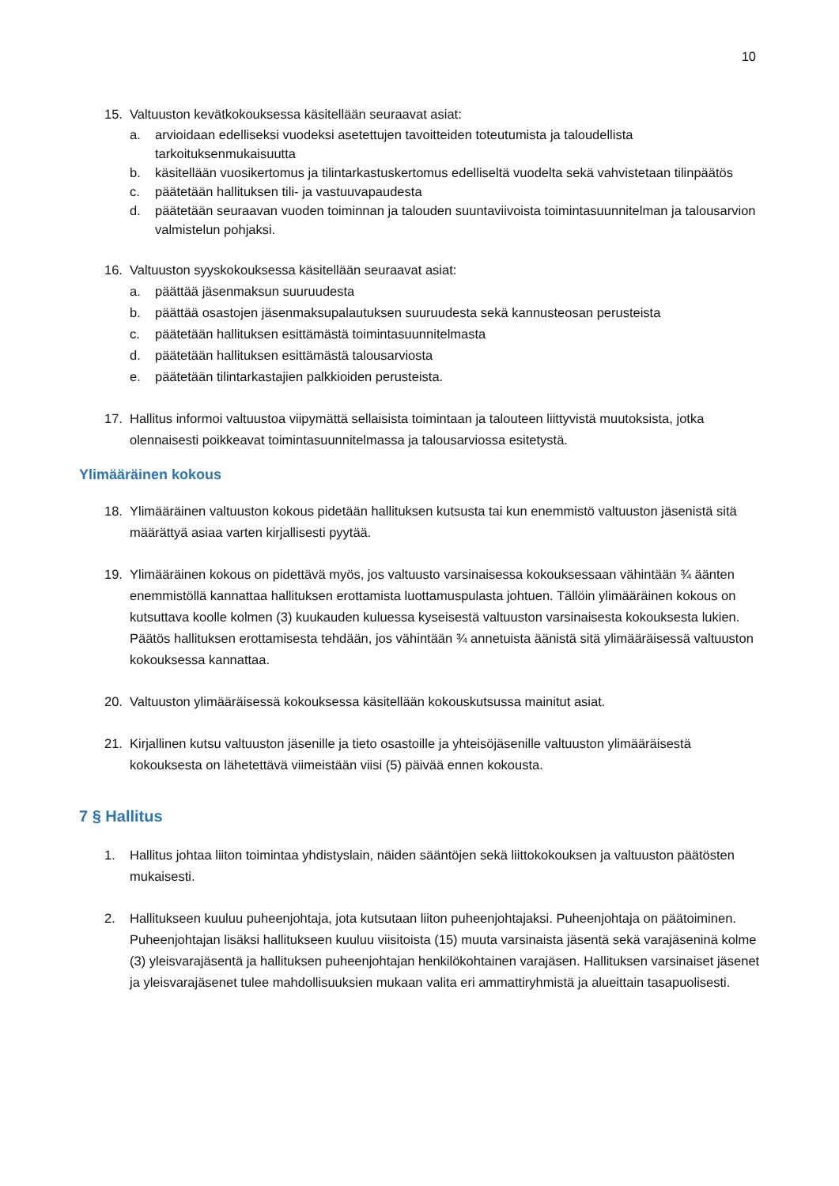10
15. Valtuuston kevätkokouksessa käsitellään seuraavat asiat:
a. arvioidaan edelliseksi vuodeksi asetettujen tavoitteiden toteutumista ja taloudellista tarkoituksenmukaisuutta
b. käsitellään vuosikertomus ja tilintarkastuskertomus edelliseltä vuodelta sekä vahvistetaan tilinpäätös
c. päätetään hallituksen tili- ja vastuuvapaudesta
d. päätetään seuraavan vuoden toiminnan ja talouden suuntaviivoista toimintasuunnitelman ja talousarvion valmistelun pohjaksi.
16. Valtuuston syyskokouksessa käsitellään seuraavat asiat:
a. päättää jäsenmaksun suuruudesta
b. päättää osastojen jäsenmaksupalautuksen suuruudesta sekä kannusteosan perusteista
c. päätetään hallituksen esittämästä toimintasuunnitelmasta
d. päätetään hallituksen esittämästä talousarviosta
e. päätetään tilintarkastajien palkkioiden perusteista.
17. Hallitus informoi valtuustoa viipymättä sellaisista toimintaan ja talouteen liittyvistä muutoksista, jotka olennaisesti poikkeavat toimintasuunnitelmassa ja talousarviossa esitetystä.
Ylimääräinen kokous
18. Ylimääräinen valtuuston kokous pidetään hallituksen kutsusta tai kun enemmistö valtuuston jäsenistä sitä määrättyä asiaa varten kirjallisesti pyytää.
19. Ylimääräinen kokous on pidettävä myös, jos valtuusto varsinaisessa kokouksessaan vähintään ¾ äänten enemmistöllä kannattaa hallituksen erottamista luottamuspulasta johtuen. Tällöin ylimääräinen kokous on kutsuttava koolle kolmen (3) kuukauden kuluessa kyseisestä valtuuston varsinaisesta kokouksesta lukien. Päätös hallituksen erottamisesta tehdään, jos vähintään ¾ annetuista äänistä sitä ylimääräisessä valtuuston kokouksessa kannattaa.
20. Valtuuston ylimääräisessä kokouksessa käsitellään kokouskutsussa mainitut asiat.
21. Kirjallinen kutsu valtuuston jäsenille ja tieto osastoille ja yhteisöjäsenille valtuuston ylimääräisestä kokouksesta on lähetettävä viimeistään viisi (5) päivää ennen kokousta.
7 § Hallitus
1. Hallitus johtaa liiton toimintaa yhdistyslain, näiden sääntöjen sekä liittokokouksen ja valtuuston päätösten mukaisesti.
2. Hallitukseen kuuluu puheenjohtaja, jota kutsutaan liiton puheenjohtajaksi. Puheenjohtaja on päätoiminen. Puheenjohtajan lisäksi hallitukseen kuuluu viisitoista (15) muuta varsinaista jäsentä sekä varajäseninä kolme (3) yleisvarajäsentä ja hallituksen puheenjohtajan henkilökohtainen varajäsen. Hallituksen varsinaiset jäsenet ja yleisvarajäsenet tulee mahdollisuuksien mukaan valita eri ammattiryhmistä ja alueittain tasapuolisesti.